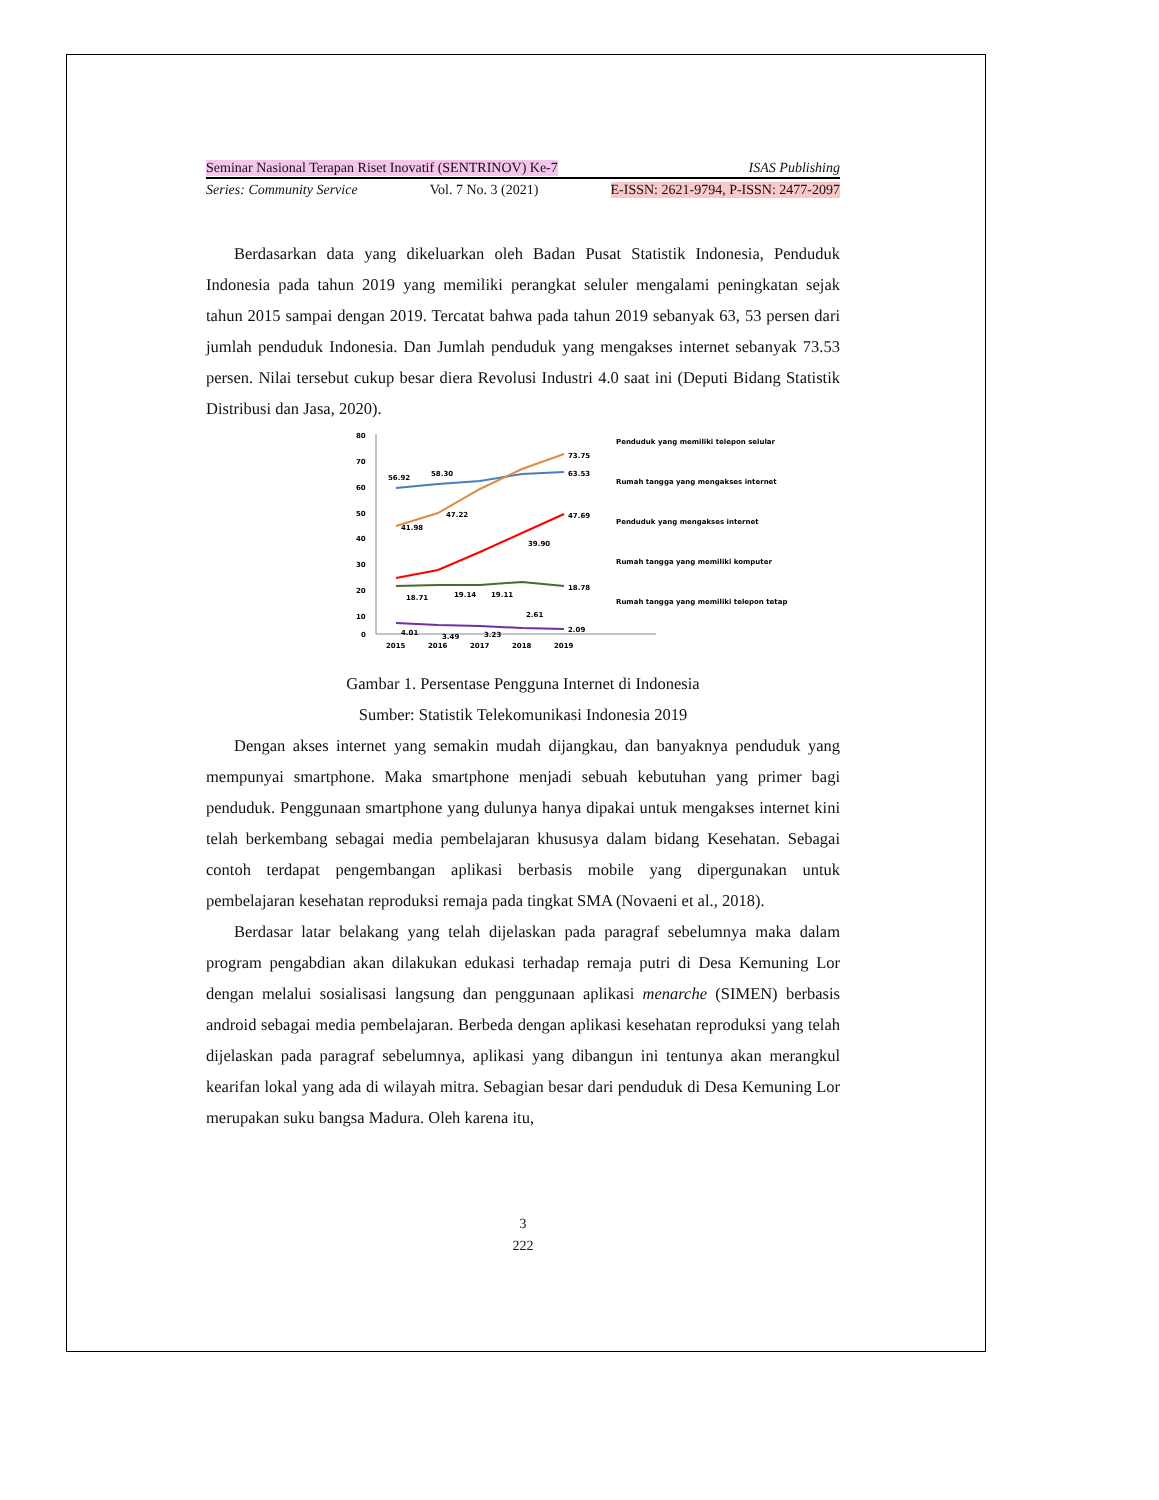Seminar Nasional Terapan Riset Inovatif (SENTRINOV) Ke-7 ISAS Publishing
Series: Community Service Vol. 7 No. 3 (2021) E-ISSN: 2621-9794, P-ISSN: 2477-2097
Berdasarkan data yang dikeluarkan oleh Badan Pusat Statistik Indonesia, Penduduk Indonesia pada tahun 2019 yang memiliki perangkat seluler mengalami peningkatan sejak tahun 2015 sampai dengan 2019. Tercatat bahwa pada tahun 2019 sebanyak 63, 53 persen dari jumlah penduduk Indonesia. Dan Jumlah penduduk yang mengakses internet sebanyak 73.53 persen. Nilai tersebut cukup besar diera Revolusi Industri 4.0 saat ini (Deputi Bidang Statistik Distribusi dan Jasa, 2020).
80
70
60
50
40
30
20
10
0
2015
2016
2017
2018
2019
56.92
58.30
63.53
73.75
41.98
47.22
47.69
39.90
18.71
19.14
19.11
18.78
4.01
3.49
3.23
2.61
2.09
Penduduk yang memiliki telepon selular
Rumah tangga yang mengakses internet
Penduduk yang mengakses internet
Rumah tangga yang memiliki komputer
Rumah tangga yang memiliki telepon tetap
Gambar 1. Persentase Pengguna Internet di Indonesia
Sumber: Statistik Telekomunikasi Indonesia 2019
Dengan akses internet yang semakin mudah dijangkau, dan banyaknya penduduk yang mempunyai smartphone. Maka smartphone menjadi sebuah kebutuhan yang primer bagi penduduk. Penggunaan smartphone yang dulunya hanya dipakai untuk mengakses internet kini telah berkembang sebagai media pembelajaran khususya dalam bidang Kesehatan. Sebagai contoh terdapat pengembangan aplikasi berbasis mobile yang dipergunakan untuk pembelajaran kesehatan reproduksi remaja pada tingkat SMA (Novaeni et al., 2018).
Berdasar latar belakang yang telah dijelaskan pada paragraf sebelumnya maka dalam program pengabdian akan dilakukan edukasi terhadap remaja putri di Desa Kemuning Lor dengan melalui sosialisasi langsung dan penggunaan aplikasi menarche (SIMEN) berbasis android sebagai media pembelajaran. Berbeda dengan aplikasi kesehatan reproduksi yang telah dijelaskan pada paragraf sebelumnya, aplikasi yang dibangun ini tentunya akan merangkul kearifan lokal yang ada di wilayah mitra. Sebagian besar dari penduduk di Desa Kemuning Lor merupakan suku bangsa Madura. Oleh karena itu,
3
222